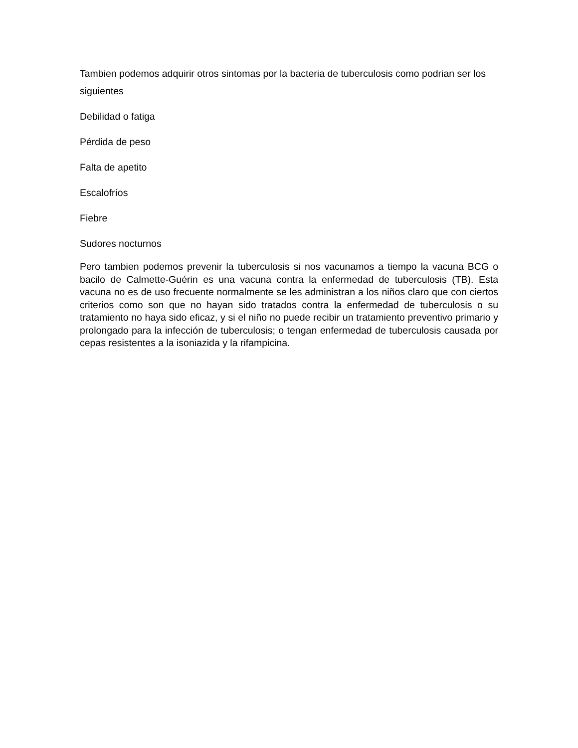Tambien podemos adquirir otros sintomas por la bacteria de tuberculosis como podrian ser los siguientes
Debilidad o fatiga
Pérdida de peso
Falta de apetito
Escalofríos
Fiebre
Sudores nocturnos
Pero tambien podemos prevenir la tuberculosis si nos vacunamos a tiempo la vacuna BCG o bacilo de Calmette-Guérin es una vacuna contra la enfermedad de tuberculosis (TB). Esta vacuna no es de uso frecuente normalmente se les administran a los niños claro que con ciertos criterios como son que no hayan sido tratados contra la enfermedad de tuberculosis o su tratamiento no haya sido eficaz, y si el niño no puede recibir un tratamiento preventivo primario y prolongado para la infección de tuberculosis; o tengan enfermedad de tuberculosis causada por cepas resistentes a la isoniazida y la rifampicina.